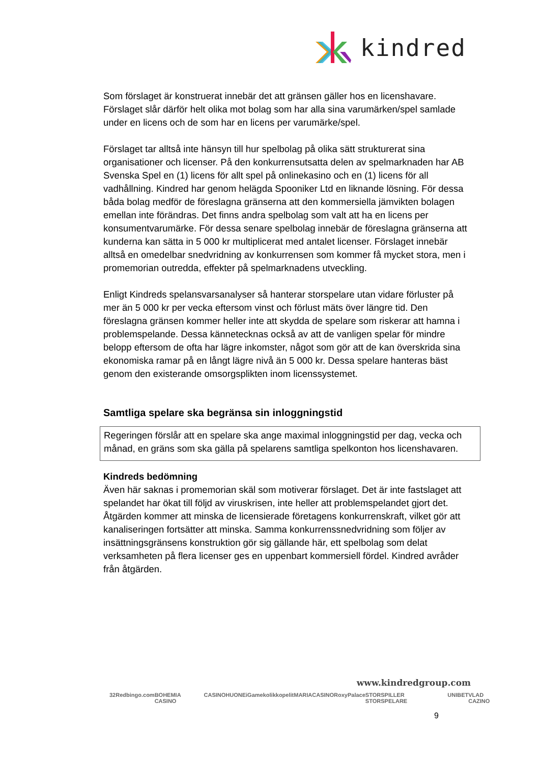kindred
Som förslaget är konstruerat innebär det att gränsen gäller hos en licenshavare. Förslaget slår därför helt olika mot bolag som har alla sina varumärken/spel samlade under en licens och de som har en licens per varumärke/spel.
Förslaget tar alltså inte hänsyn till hur spelbolag på olika sätt strukturerat sina organisationer och licenser. På den konkurrensutsatta delen av spelmarknaden har AB Svenska Spel en (1) licens för allt spel på onlinekasino och en (1) licens för all vadhållning. Kindred har genom helägda Spooniker Ltd en liknande lösning. För dessa båda bolag medför de föreslagna gränserna att den kommersiella jämvikten bolagen emellan inte förändras. Det finns andra spelbolag som valt att ha en licens per konsumentvarumärke. För dessa senare spelbolag innebär de föreslagna gränserna att kunderna kan sätta in 5 000 kr multiplicerat med antalet licenser. Förslaget innebär alltså en omedelbar snedvridning av konkurrensen som kommer få mycket stora, men i promemorian outredda, effekter på spelmarknadens utveckling.
Enligt Kindreds spelansvarsanalyser så hanterar storspelare utan vidare förluster på mer än 5 000 kr per vecka eftersom vinst och förlust mäts över längre tid. Den föreslagna gränsen kommer heller inte att skydda de spelare som riskerar att hamna i problemspelande. Dessa kännetecknas också av att de vanligen spelar för mindre belopp eftersom de ofta har lägre inkomster, något som gör att de kan överskrida sina ekonomiska ramar på en långt lägre nivå än 5 000 kr. Dessa spelare hanteras bäst genom den existerande omsorgsplikten inom licenssystemet.
Samtliga spelare ska begränsa sin inloggningstid
Regeringen förslår att en spelare ska ange maximal inloggningstid per dag, vecka och månad, en gräns som ska gälla på spelarens samtliga spelkonton hos licenshavaren.
Kindreds bedömning
Även här saknas i promemorian skäl som motiverar förslaget. Det är inte fastslaget att spelandet har ökat till följd av viruskrisen, inte heller att problemspelandet gjort det. Åtgärden kommer att minska de licensierade företagens konkurrenskraft, vilket gör att kanaliseringen fortsätter att minska. Samma konkurrenssnedvridning som följer av insättningsgränsens konstruktion gör sig gällande här, ett spelbolag som delat verksamheten på flera licenser ges en uppenbart kommersiell fördel. Kindred avråder från åtgärden.
www.kindredgroup.com
32Red bingo.com BOHEMIA CASINO CASINOHUONE iGame kolikkopelit MARIACASINO RoxyPalace STORSPILLER STORSPELARE UNIBET VLAD CAZINO
9